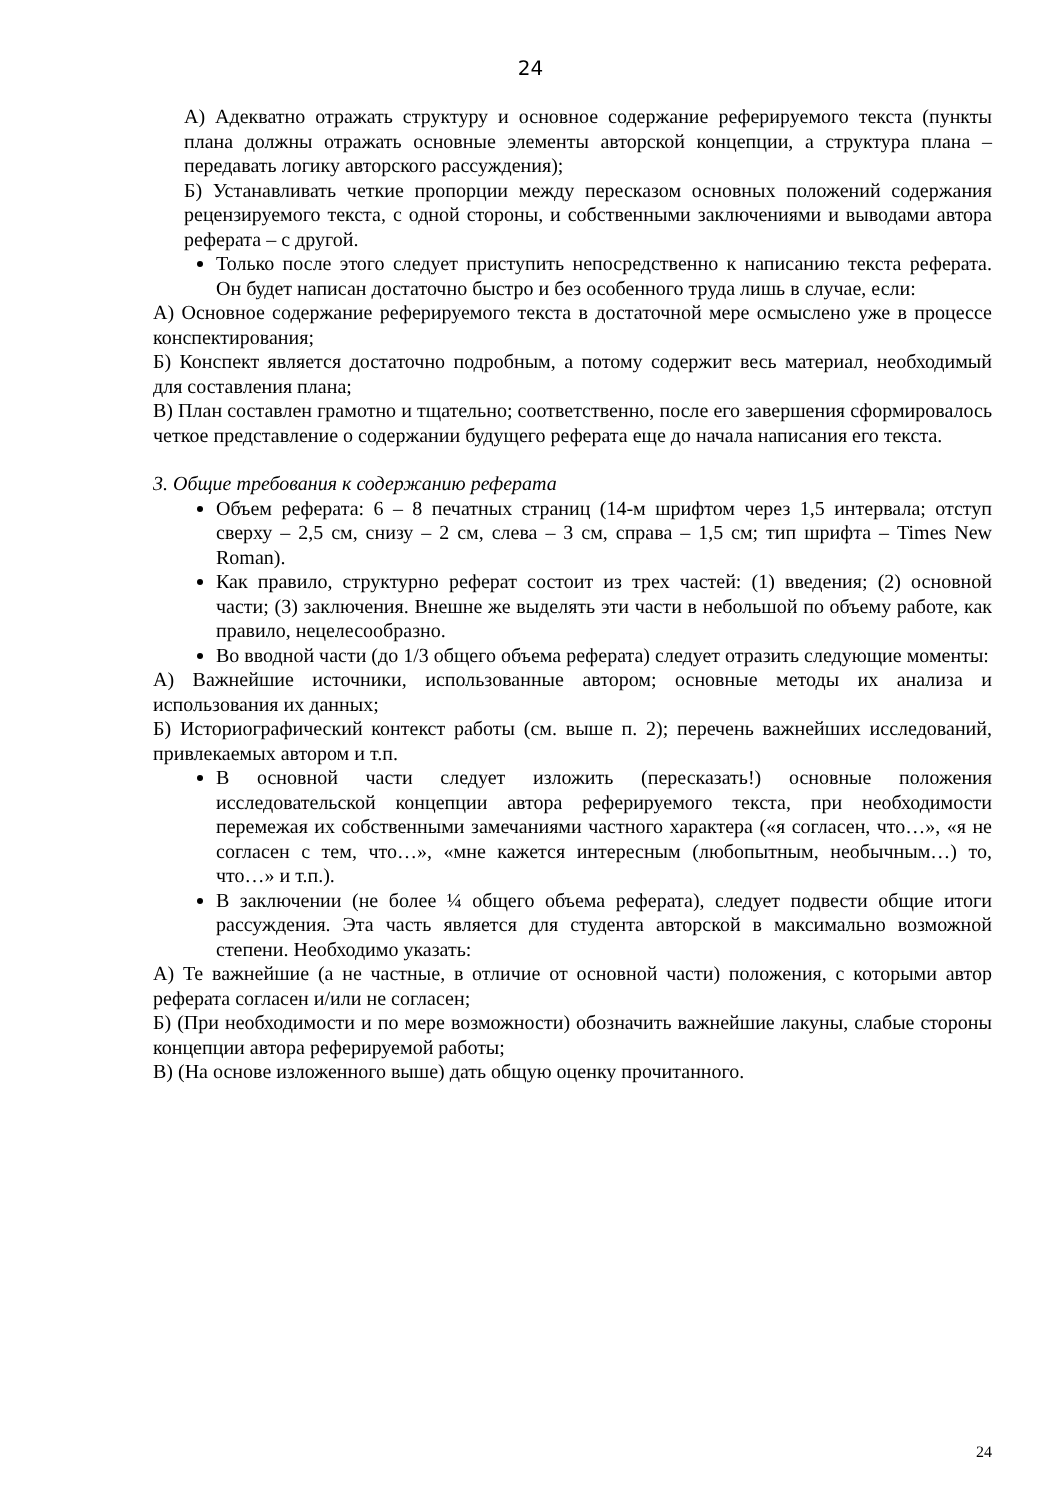24
А) Адекватно отражать структуру и основное содержание реферируемого текста (пункты плана должны отражать основные элементы авторской концепции, а структура плана – передавать логику авторского рассуждения);
Б) Устанавливать четкие пропорции между пересказом основных положений содержания рецензируемого текста, с одной стороны, и собственными заключениями и выводами автора реферата – с другой.
Только после этого следует приступить непосредственно к написанию текста реферата. Он будет написан достаточно быстро и без особенного труда лишь в случае, если:
А) Основное содержание реферируемого текста в достаточной мере осмыслено уже в процессе конспектирования;
Б) Конспект является достаточно подробным, а потому содержит весь материал, необходимый для составления плана;
В) План составлен грамотно и тщательно; соответственно, после его завершения сформировалось четкое представление о содержании будущего реферата еще до начала написания его текста.
3. Общие требования к содержанию реферата
Объем реферата: 6 – 8 печатных страниц (14-м шрифтом через 1,5 интервала; отступ сверху – 2,5 см, снизу – 2 см, слева – 3 см, справа – 1,5 см; тип шрифта – Times New Roman).
Как правило, структурно реферат состоит из трех частей: (1) введения; (2) основной части; (3) заключения. Внешне же выделять эти части в небольшой по объему работе, как правило, нецелесообразно.
Во вводной части (до 1/3 общего объема реферата) следует отразить следующие моменты:
А) Важнейшие источники, использованные автором; основные методы их анализа и использования их данных;
Б) Историографический контекст работы (см. выше п. 2); перечень важнейших исследований, привлекаемых автором и т.п.
В основной части следует изложить (пересказать!) основные положения исследовательской концепции автора реферируемого текста, при необходимости перемежая их собственными замечаниями частного характера («я согласен, что…», «я не согласен с тем, что…», «мне кажется интересным (любопытным, необычным…) то, что…» и т.п.).
В заключении (не более ¼ общего объема реферата), следует подвести общие итоги рассуждения. Эта часть является для студента авторской в максимально возможной степени. Необходимо указать:
А) Те важнейшие (а не частные, в отличие от основной части) положения, с которыми автор реферата согласен и/или не согласен;
Б) (При необходимости и по мере возможности) обозначить важнейшие лакуны, слабые стороны концепции автора реферируемой работы;
В) (На основе изложенного выше) дать общую оценку прочитанного.
24